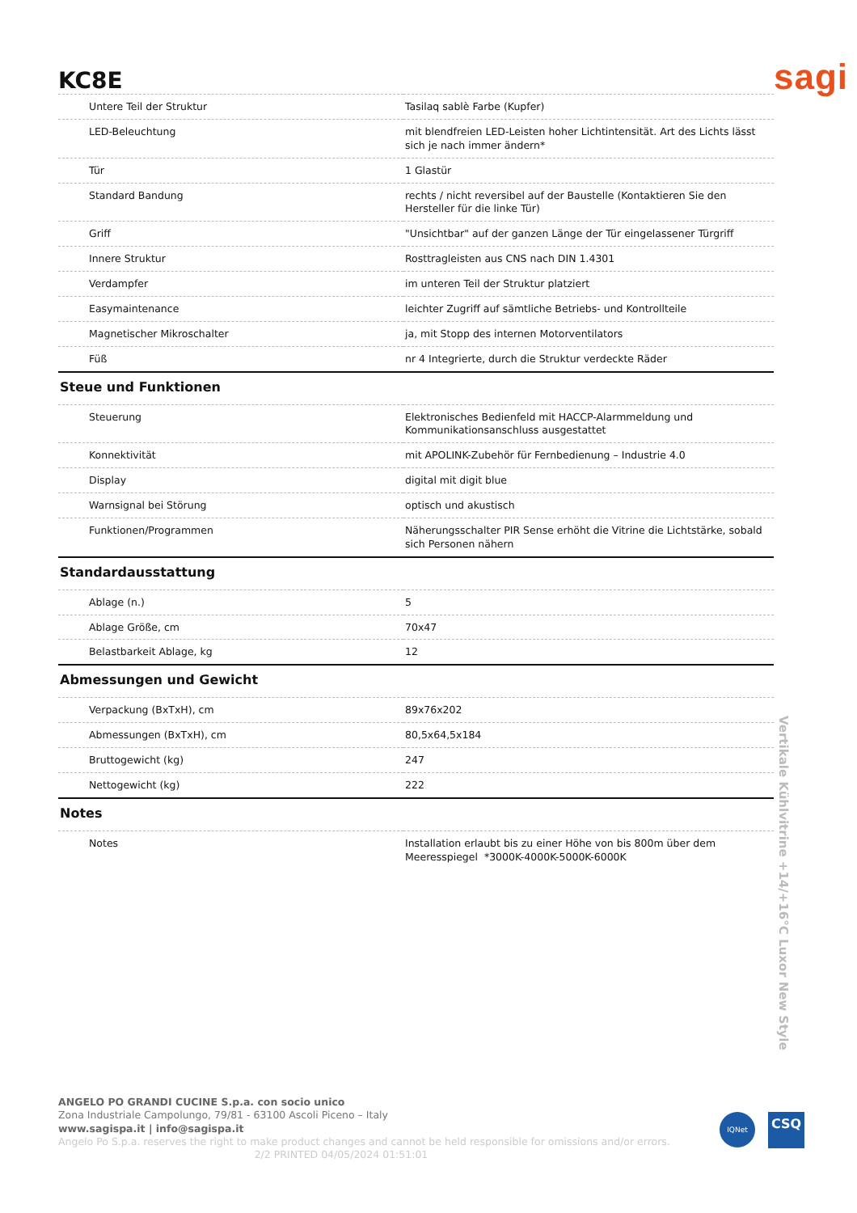KC8E
sagi
| Untere Teil der Struktur | Tasilaq sablè Farbe (Kupfer) |
| LED-Beleuchtung | mit blendfreien LED-Leisten hoher Lichtintensität. Art des Lichts lässt sich je nach immer ändern* |
| Tür | 1 Glastür |
| Standard Bandung | rechts / nicht reversibel auf der Baustelle (Kontaktieren Sie den Hersteller für die linke Tür) |
| Griff | "Unsichtbar" auf der ganzen Länge der Tür eingelassener Türgriff |
| Innere Struktur | Rosttragleisten aus CNS nach DIN 1.4301 |
| Verdampfer | im unteren Teil der Struktur platziert |
| Easymaintenance | leichter Zugriff auf sämtliche Betriebs- und Kontrollteile |
| Magnetischer Mikroschalter | ja, mit Stopp des internen Motorventilators |
| Füß | nr 4 Integrierte, durch die Struktur verdeckte Räder |
Steue und Funktionen
| Steuerung | Elektronisches Bedienfeld mit HACCP-Alarmmeldung und Kommunikationsanschluss ausgestattet |
| Konnektivität | mit APOLINK-Zubehör für Fernbedienung – Industrie 4.0 |
| Display | digital mit digit blue |
| Warnsignal bei Störung | optisch und akustisch |
| Funktionen/Programmen | Näherungsschalter PIR Sense erhöht die Vitrine die Lichtstärke, sobald sich Personen nähern |
Standardausstattung
| Ablage (n.) | 5 |
| Ablage Größe, cm | 70x47 |
| Belastbarkeit Ablage, kg | 12 |
Abmessungen und Gewicht
| Verpackung (BxTxH), cm | 89x76x202 |
| Abmessungen (BxTxH), cm | 80,5x64,5x184 |
| Bruttogewicht (kg) | 247 |
| Nettogewicht (kg) | 222 |
Notes
| Notes | Installation erlaubt bis zu einer Höhe von bis 800m über dem Meeresspiegel *3000K-4000K-5000K-6000K |
Vertikale Kühlvitrine +14/+16°C Luxor New Style
ANGELO PO GRANDI CUCINE S.p.a. con socio unico
Zona Industriale Campolungo, 79/81 - 63100 Ascoli Piceno – Italy
www.sagispa.it | info@sagispa.it
Angelo Po S.p.a. reserves the right to make product changes and cannot be held responsible for omissions and/or errors.
2/2 PRINTED 04/05/2024 01:51:01
IQNet CSQ